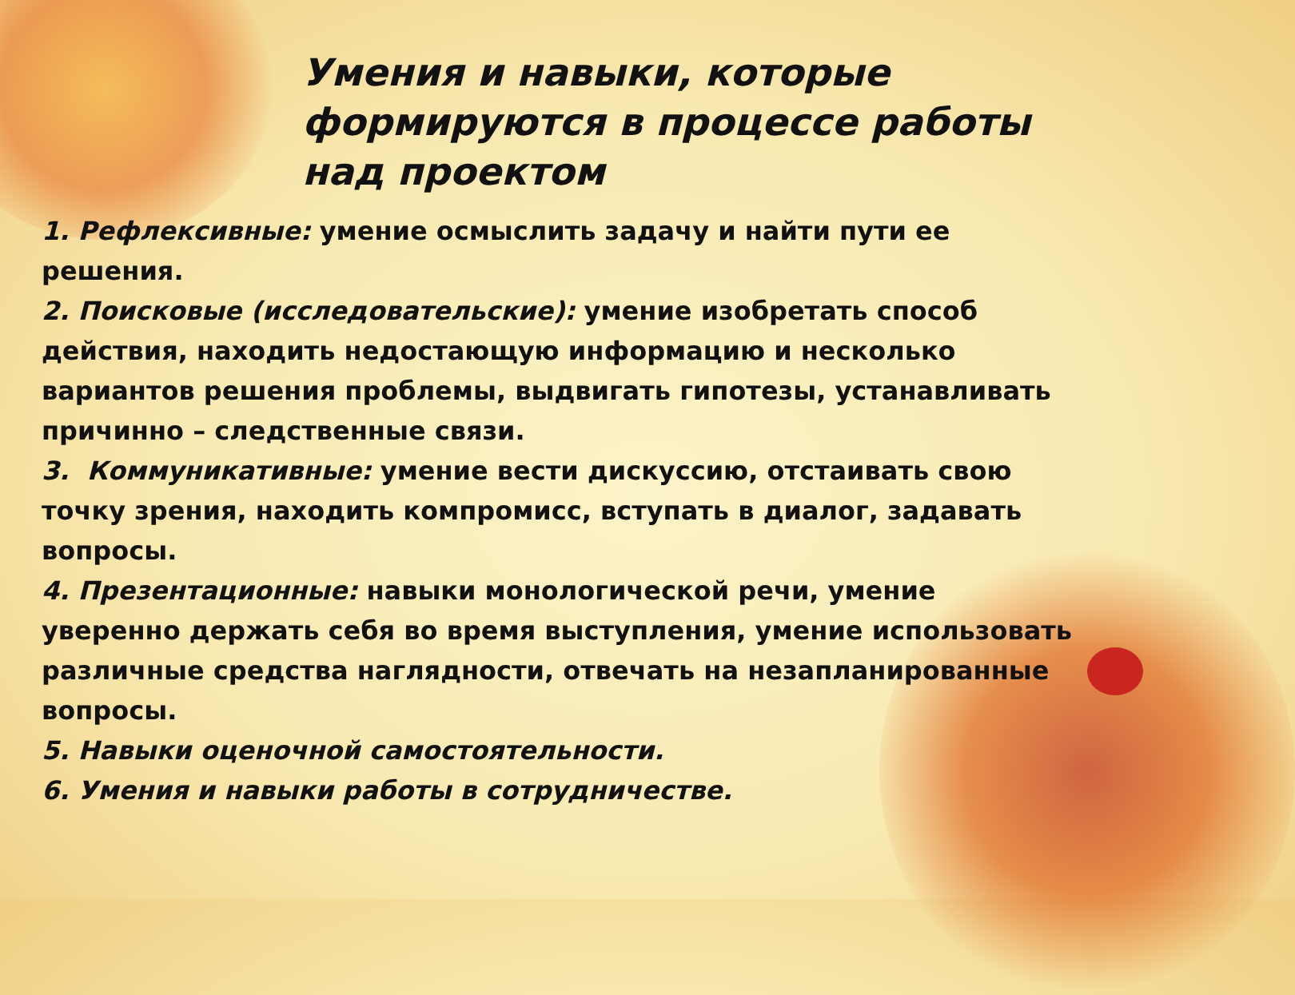Умения и навыки, которые формируются в процессе работы
над проектом
1. Рефлексивные: умение осмыслить задачу и найти пути ее решения.
2. Поисковые (исследовательские): умение изобретать способ действия, находить недостающую информацию и несколько вариантов решения проблемы, выдвигать гипотезы, устанавливать причинно – следственные связи.
3. Коммуникативные: умение вести дискуссию, отстаивать свою точку зрения, находить компромисс, вступать в диалог, задавать вопросы.
4. Презентационные: навыки монологической речи, умение уверенно держать себя во время выступления, умение использовать различные средства наглядности, отвечать на незапланированные вопросы.
5. Навыки оценочной самостоятельности.
6. Умения и навыки работы в сотрудничестве.